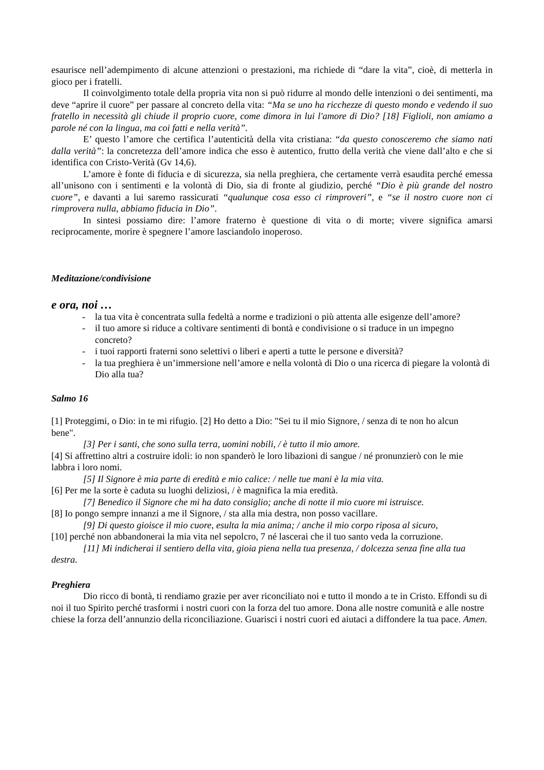esaurisce nell’adempimento di alcune attenzioni o prestazioni, ma richiede di “dare la vita”, cioè, di metterla in gioco per i fratelli.
Il coinvolgimento totale della propria vita non si può ridurre al mondo delle intenzioni o dei sentimenti, ma deve “aprire il cuore” per passare al concreto della vita: “Ma se uno ha ricchezze di questo mondo e vedendo il suo fratello in necessità gli chiude il proprio cuore, come dimora in lui l'amore di Dio? [18] Figlioli, non amiamo a parole né con la lingua, ma coi fatti e nella verità”.
E’ questo l’amore che certifica l’autenticità della vita cristiana: “da questo conosceremo che siamo nati dalla verità”: la concretezza dell’amore indica che esso è autentico, frutto della verità che viene dall’alto e che si identifica con Cristo-Verità (Gv 14,6).
L’amore è fonte di fiducia e di sicurezza, sia nella preghiera, che certamente verrà esaudita perché emessa all’unisono con i sentimenti e la volontà di Dio, sia di fronte al giudizio, perché “Dio è più grande del nostro cuore”, e davanti a lui saremo rassicurati “qualunque cosa esso ci rimproveri”, e “se il nostro cuore non ci rimprovera nulla, abbiamo fiducia in Dio”.
In sintesi possiamo dire: l’amore fraterno è questione di vita o di morte; vivere significa amarsi reciprocamente, morire è spegnere l’amore lasciandolo inoperoso.
Meditazione/condivisione
e ora, noi …
- la tua vita è concentrata sulla fedeltà a norme e tradizioni o più attenta alle esigenze dell’amore?
- il tuo amore si riduce a coltivare sentimenti di bontà e condivisione o si traduce in un impegno concreto?
- i tuoi rapporti fraterni sono selettivi o liberi e aperti a tutte le persone e diversità?
- la tua preghiera è un’immersione nell’amore e nella volontà di Dio o una ricerca di piegare la volontà di Dio alla tua?
Salmo 16
[1] Proteggimi, o Dio: in te mi rifugio. [2] Ho detto a Dio: "Sei tu il mio Signore, / senza di te non ho alcun bene".
[3] Per i santi, che sono sulla terra, uomini nobili, / è tutto il mio amore.
[4] Si affrettino altri a costruire idoli: io non spanderò le loro libazioni di sangue / né pronunzierò con le mie labbra i loro nomi.
[5] Il Signore è mia parte di eredità e mio calice: / nelle tue mani è la mia vita.
[6] Per me la sorte è caduta su luoghi deliziosi, / è magnifica la mia eredità.
[7] Benedico il Signore che mi ha dato consiglio; anche di notte il mio cuore mi istruisce.
[8] Io pongo sempre innanzi a me il Signore, / sta alla mia destra, non posso vacillare.
[9] Di questo gioisce il mio cuore, esulta la mia anima; / anche il mio corpo riposa al sicuro,
[10] perché non abbandonerai la mia vita nel sepolcro, 7 né lascerai che il tuo santo veda la corruzione.
[11] Mi indicherai il sentiero della vita, gioia piena nella tua presenza, / dolcezza senza fine alla tua destra.
Preghiera
Dio ricco di bontà, ti rendiamo grazie per aver riconciliato noi e tutto il mondo a te in Cristo. Effondi su di noi il tuo Spirito perché trasformi i nostri cuori con la forza del tuo amore. Dona alle nostre comunità e alle nostre chiese la forza dell’annunzio della riconciliazione. Guarisci i nostri cuori ed aiutaci a diffondere la tua pace. Amen.